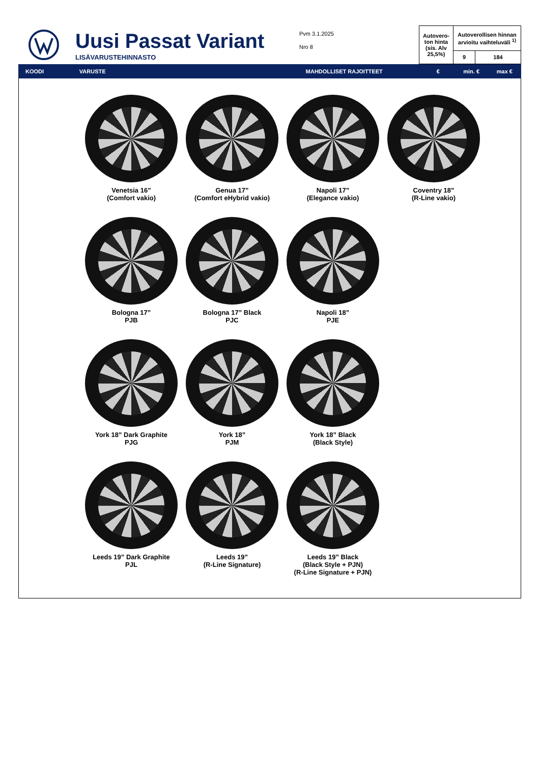Uusi Passat Variant
LISÄVARUSTEHINNASTO
Pvm 3.1.2025
Nro 8
| Autovero-ton hinta (sis. Alv 25,5%) | Autoverollisen hinnan arvioitu vaihteluväli <sup>1)</sup> | |
| | 9 | 184 |
KOODI VARUSTE MAHDOLLISET RAJOITTEET € min. € max €
Venetsia 16”
(Comfort vakio)
Genua 17”
(Comfort eHybrid vakio)
Napoli 17”
(Elegance vakio)
Coventry 18”
(R-Line vakio)
Bologna 17”
PJB
Bologna 17” Black
PJC
Napoli 18”
PJE
York 18” Dark Graphite
PJG
York 18”
PJM
York 18” Black
(Black Style)
Leeds 19” Dark Graphite
PJL
Leeds 19”
(R-Line Signature)
Leeds 19” Black
(Black Style + PJN)
(R-Line Signature + PJN)